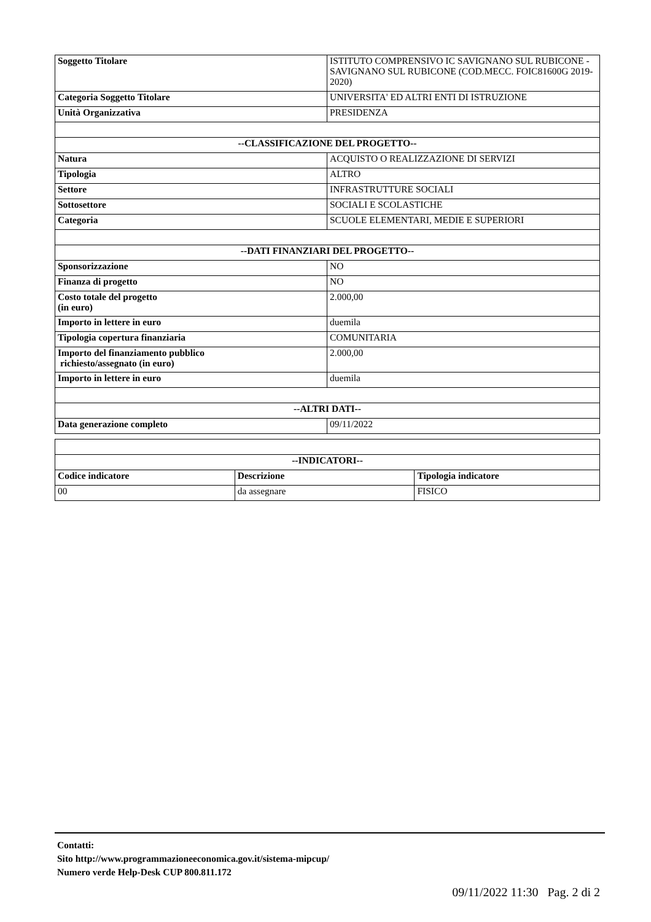| Soggetto Titolare | ISTITUTO COMPRENSIVO IC SAVIGNANO SUL RUBICONE - SAVIGNANO SUL RUBICONE (COD.MECC. FOIC81600G 2019-2020) |
| Categoria Soggetto Titolare | UNIVERSITA' ED ALTRI ENTI DI ISTRUZIONE |
| Unità Organizzativa | PRESIDENZA |
| --CLASSIFICAZIONE DEL PROGETTO-- | |
| Natura | ACQUISTO O REALIZZAZIONE DI SERVIZI |
| Tipologia | ALTRO |
| Settore | INFRASTRUTTURE SOCIALI |
| Sottosettore | SOCIALI E SCOLASTICHE |
| Categoria | SCUOLE ELEMENTARI, MEDIE E SUPERIORI |
| --DATI FINANZIARI DEL PROGETTO-- | |
| Sponsorizzazione | NO |
| Finanza di progetto | NO |
| Costo totale del progetto (in euro) | 2.000,00 |
| Importo in lettere in euro | duemila |
| Tipologia copertura finanziaria | COMUNITARIA |
| Importo del finanziamento pubblico richiesto/assegnato (in euro) | 2.000,00 |
| Importo in lettere in euro | duemila |
| --ALTRI DATI-- | |
| Data generazione completo | 09/11/2022 |
| --INDICATORI-- | | |
| --- | --- | --- |
| Codice indicatore | Descrizione | Tipologia indicatore |
| 00 | da assegnare | FISICO |
Contatti:
Sito http://www.programmazioneeconomica.gov.it/sistema-mipcup/
Numero verde Help-Desk CUP 800.811.172
09/11/2022 11:30 Pag. 2 di 2